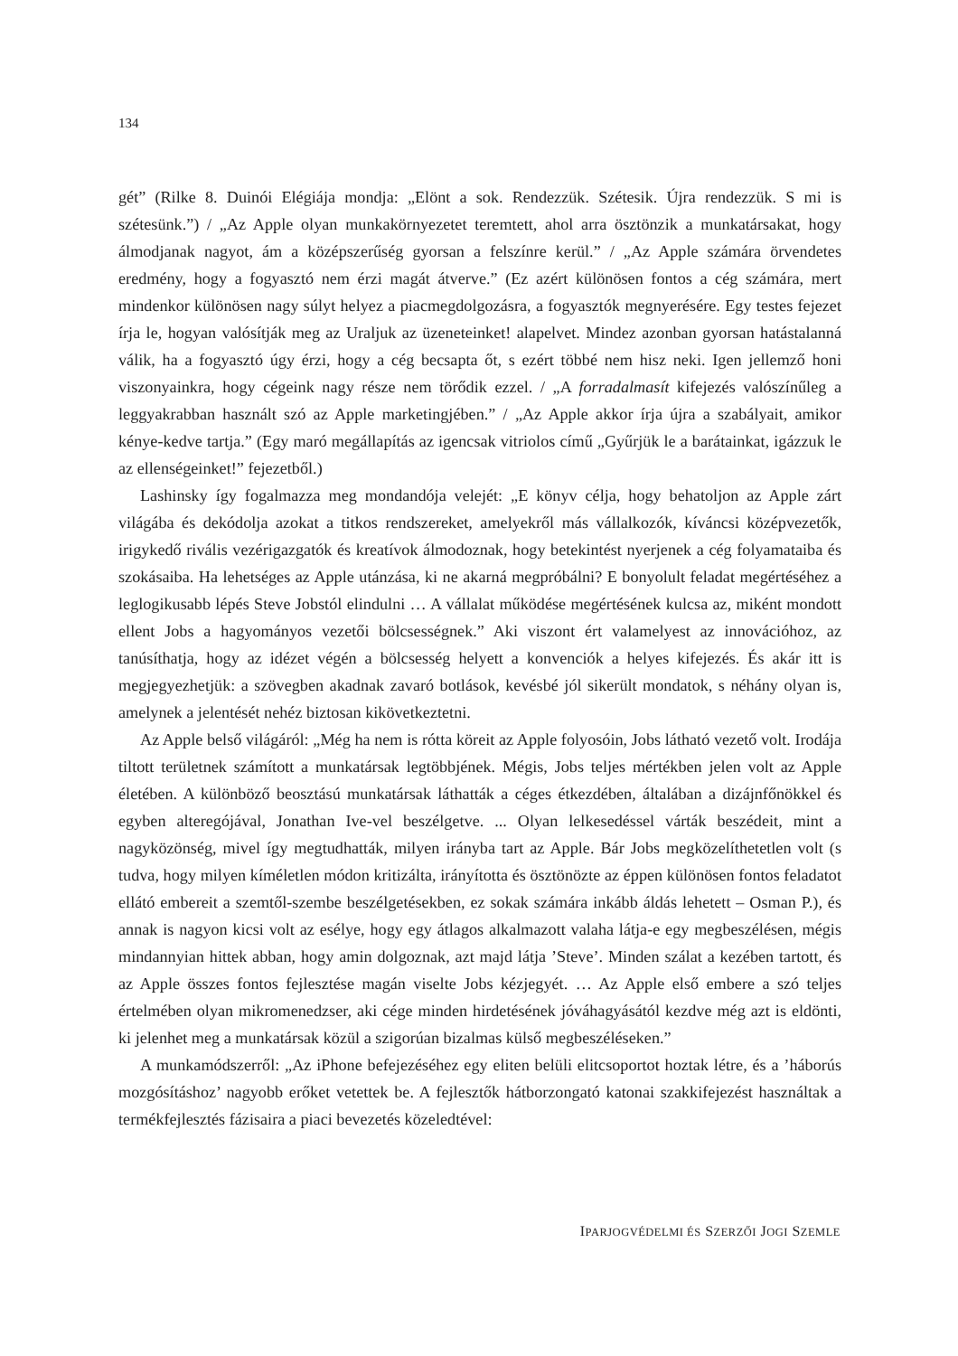134
gét” (Rilke 8. Duinói Elégiája mondja: „Elönt a sok. Rendezzük. Szétesik. Újra rendezzük. S mi is szétesünk.”) / „Az Apple olyan munkakörnyezetet teremtett, ahol arra ösztönzik a munkatársakat, hogy álmodjanak nagyot, ám a középszerűség gyorsan a felszínre kerül.” / „Az Apple számára örvendetes eredmény, hogy a fogyasztó nem érzi magát átverve.” (Ez azért különösen fontos a cég számára, mert mindenkor különösen nagy súlyt helyez a piacmegdolgozásra, a fogyasztók megnyerésére. Egy testes fejezet írja le, hogyan valósítják meg az Uraljuk az üzeneteinket! alapelvet. Mindez azonban gyorsan hatástalanná válik, ha a fogyasztó úgy érzi, hogy a cég becsapta őt, s ezért többé nem hisz neki. Igen jellemző honi viszonyainkra, hogy cégeink nagy része nem törődik ezzel. / „A forradalmasít kifejezés valószínűleg a leggyakrabban használt szó az Apple marketingjében.” / „Az Apple akkor írja újra a szabályait, amikor kénye-kedve tartja.” (Egy maró megállapítás az igencsak vitriolos című „Gyűrjük le a barátainkat, igázzuk le az ellenségeinket!” fejezetből.)
Lashinsky így fogalmazza meg mondandója velejét: „E könyv célja, hogy behatoljon az Apple zárt világába és dekódolja azokat a titkos rendszereket, amelyekről más vállalkozók, kíváncsi középvezetők, irigykedő rivális vezérigazgatók és kreatívok álmodoznak, hogy betekintést nyerjenek a cég folyamataiba és szokásaiba. Ha lehetséges az Apple utánzása, ki ne akarná megpróbálni? E bonyolult feladat megértéséhez a leglogikusabb lépés Steve Jobstól elindulni … A vállalat működése megértésének kulcsa az, miként mondott ellent Jobs a hagyományos vezetői bölcsességnek.” Aki viszont ért valamelyest az innovációhoz, az tanúsíthatja, hogy az idézet végén a bölcsesség helyett a konvenciók a helyes kifejezés. És akár itt is megjegyezhetjük: a szövegben akadnak zavaró botlások, kevésbé jól sikerült mondatok, s néhány olyan is, amelynek a jelentését nehéz biztosan kikövetkeztetni.
Az Apple belső világáról: „Még ha nem is rótta köreit az Apple folyosóin, Jobs látható vezető volt. Irodája tiltott területnek számított a munkatársak legtöbbjének. Mégis, Jobs teljes mértékben jelen volt az Apple életében. A különböző beosztású munkatársak láthatták a céges étkezdében, általában a dizájnfőnökkel és egyben alteregójával, Jonathan Ive-vel beszélgetve. ... Olyan lelkesedéssel várták beszédeit, mint a nagyközönség, mivel így megtudhatták, milyen irányba tart az Apple. Bár Jobs megközelíthetetlen volt (s tudva, hogy milyen kíméletlen módon kritizálta, irányította és ösztönözte az éppen különösen fontos feladatot ellátó embereit a szemtől-szembe beszélgetésekben, ez sokak számára inkább áldás lehetett – Osman P.), és annak is nagyon kicsi volt az esélye, hogy egy átlagos alkalmazott valaha látja-e egy megbeszélésen, mégis mindannyian hittek abban, hogy amin dolgoznak, azt majd látja ’Steve’. Minden szálat a kezében tartott, és az Apple összes fontos fejlesztése magán viselte Jobs kézjegyét. … Az Apple első embere a szó teljes értelmében olyan mikromenedzser, aki cége minden hirdetésének jóváhagyásától kezdve még azt is eldönti, ki jelenhet meg a munkatársak közül a szigorúan bizalmas külső megbeszéléseken.”
A munkamódszerről: „Az iPhone befejezéséhez egy eliten belüli elitcsoportot hoztak létre, és a ’háborús mozgósításhoz’ nagyobb erőket vetettek be. A fejlesztők hátborzongató katonai szakkifejezést használtak a termékfejlesztés fázisaira a piaci bevezetés közeledtével:
IPARJOGVÉDELMI ÉS SZERZŐI JOGI SZEMLE